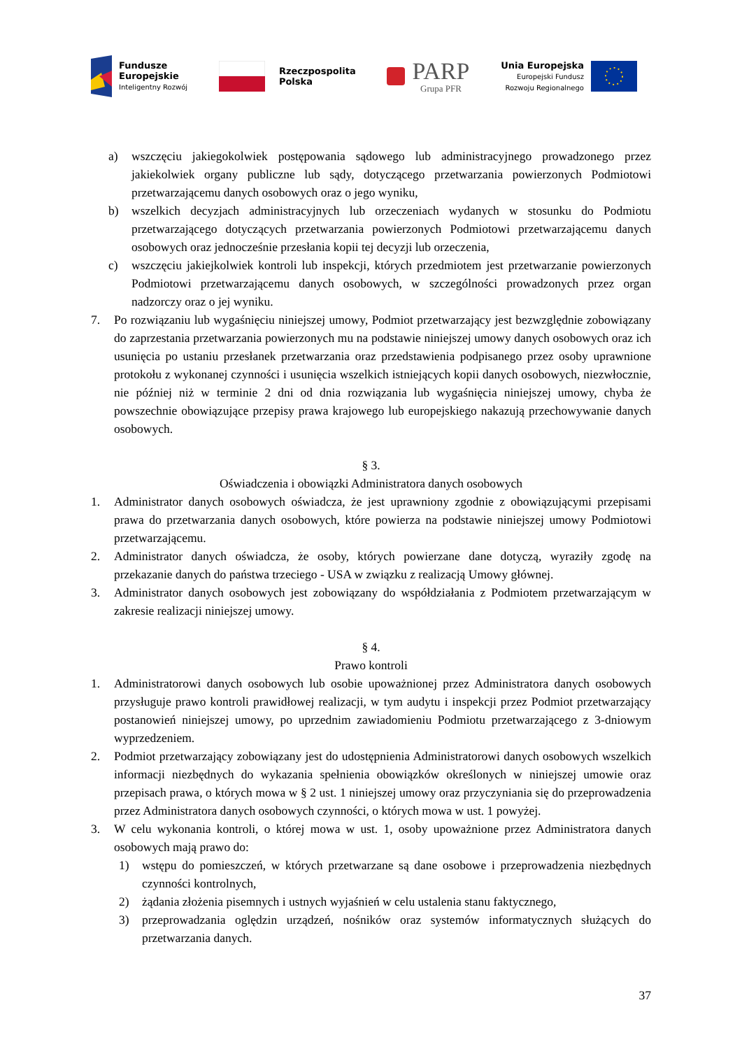Fundusze
Europejskie
Inteligentny Rozwój
Rzeczpospolita
Polska
PARP
Grupa PFR
Unia Europejska
Europejski Fundusz
Rozwoju Regionalnego
a) wszczęciu jakiegokolwiek postępowania sądowego lub administracyjnego prowadzonego przez jakiekolwiek organy publiczne lub sądy, dotyczącego przetwarzania powierzonych Podmiotowi przetwarzającemu danych osobowych oraz o jego wyniku,
b) wszelkich decyzjach administracyjnych lub orzeczeniach wydanych w stosunku do Podmiotu przetwarzającego dotyczących przetwarzania powierzonych Podmiotowi przetwarzającemu danych osobowych oraz jednocześnie przesłania kopii tej decyzji lub orzeczenia,
c) wszczęciu jakiejkolwiek kontroli lub inspekcji, których przedmiotem jest przetwarzanie powierzonych Podmiotowi przetwarzającemu danych osobowych, w szczególności prowadzonych przez organ nadzorczy oraz o jej wyniku.
7. Po rozwiązaniu lub wygaśnięciu niniejszej umowy, Podmiot przetwarzający jest bezwzględnie zobowiązany do zaprzestania przetwarzania powierzonych mu na podstawie niniejszej umowy danych osobowych oraz ich usunięcia po ustaniu przesłanek przetwarzania oraz przedstawienia podpisanego przez osoby uprawnione protokołu z wykonanej czynności i usunięcia wszelkich istniejących kopii danych osobowych, niezwłocznie, nie później niż w terminie 2 dni od dnia rozwiązania lub wygaśnięcia niniejszej umowy, chyba że powszechnie obowiązujące przepisy prawa krajowego lub europejskiego nakazują przechowywanie danych osobowych.
§ 3.
Oświadczenia i obowiązki Administratora danych osobowych
1. Administrator danych osobowych oświadcza, że jest uprawniony zgodnie z obowiązującymi przepisami prawa do przetwarzania danych osobowych, które powierza na podstawie niniejszej umowy Podmiotowi przetwarzającemu.
2. Administrator danych oświadcza, że osoby, których powierzane dane dotyczą, wyraziły zgodę na przekazanie danych do państwa trzeciego - USA w związku z realizacją Umowy głównej.
3. Administrator danych osobowych jest zobowiązany do współdziałania z Podmiotem przetwarzającym w zakresie realizacji niniejszej umowy.
§ 4.
Prawo kontroli
1. Administratorowi danych osobowych lub osobie upoważnionej przez Administratora danych osobowych przysługuje prawo kontroli prawidłowej realizacji, w tym audytu i inspekcji przez Podmiot przetwarzający postanowień niniejszej umowy, po uprzednim zawiadomieniu Podmiotu przetwarzającego z 3-dniowym wyprzedzeniem.
2. Podmiot przetwarzający zobowiązany jest do udostępnienia Administratorowi danych osobowych wszelkich informacji niezbędnych do wykazania spełnienia obowiązków określonych w niniejszej umowie oraz przepisach prawa, o których mowa w § 2 ust. 1 niniejszej umowy oraz przyczyniania się do przeprowadzenia przez Administratora danych osobowych czynności, o których mowa w ust. 1 powyżej.
3. W celu wykonania kontroli, o której mowa w ust. 1, osoby upoważnione przez Administratora danych osobowych mają prawo do:
1) wstępu do pomieszczeń, w których przetwarzane są dane osobowe i przeprowadzenia niezbędnych czynności kontrolnych,
2) żądania złożenia pisemnych i ustnych wyjaśnień w celu ustalenia stanu faktycznego,
3) przeprowadzania oględzin urządzeń, nośników oraz systemów informatycznych służących do przetwarzania danych.
37